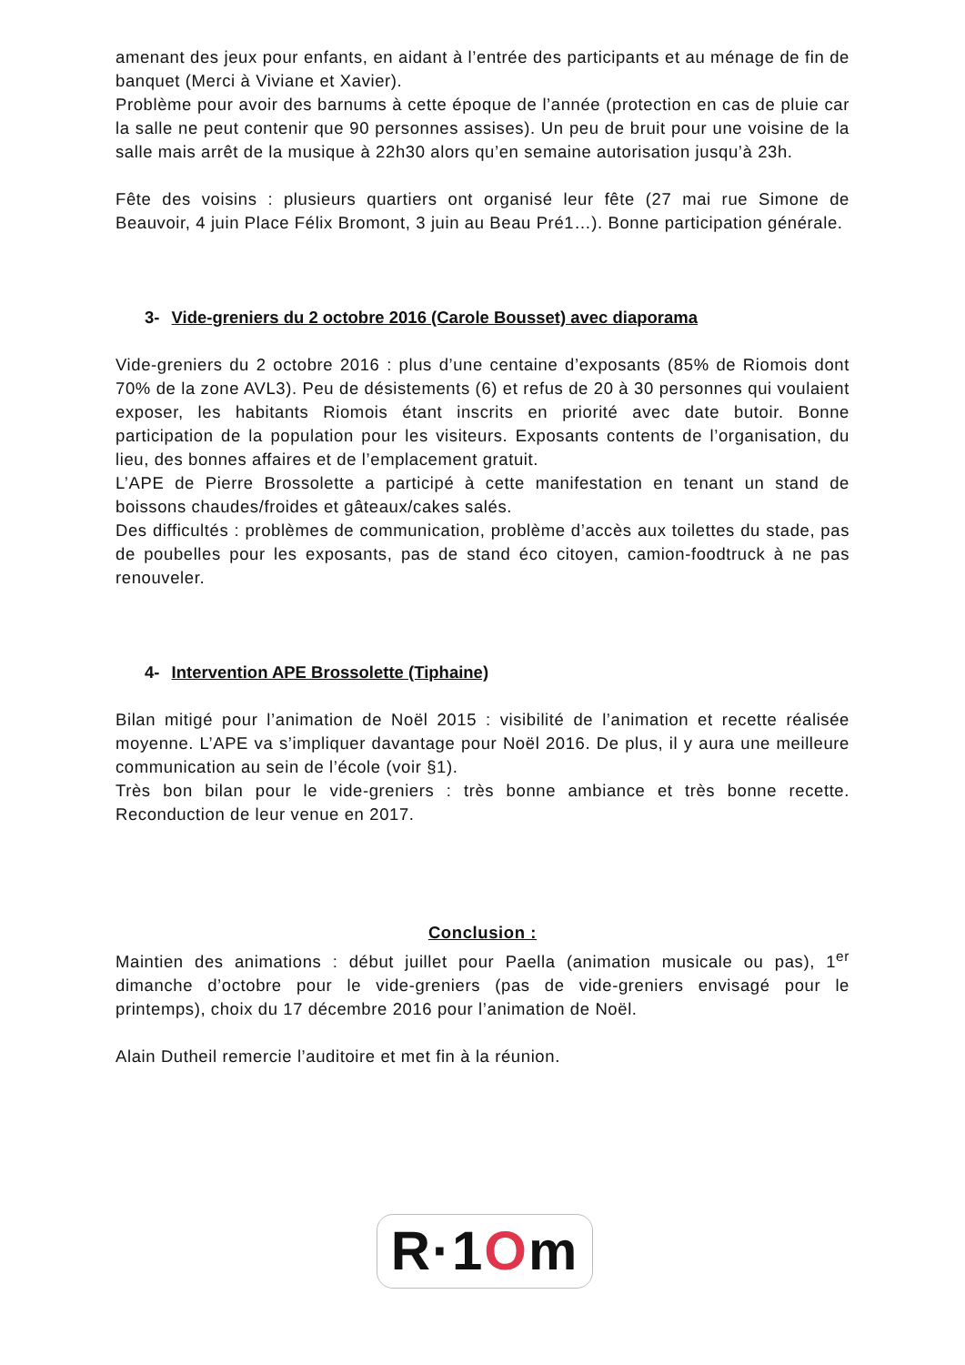amenant des jeux pour enfants, en aidant à l’entrée des participants et au ménage de fin de banquet (Merci à Viviane et Xavier).
Problème pour avoir des barnums à cette époque de l’année (protection en cas de pluie car la salle ne peut contenir que 90 personnes assises). Un peu de bruit pour une voisine de la salle mais arrêt de la musique à 22h30 alors qu’en semaine autorisation jusqu’à 23h.
Fête des voisins : plusieurs quartiers ont organisé leur fête (27 mai rue Simone de Beauvoir, 4 juin Place Félix Bromont, 3 juin au Beau Pré1…). Bonne participation générale.
3- Vide-greniers du 2 octobre 2016 (Carole Bousset) avec diaporama
Vide-greniers du 2 octobre 2016 : plus d’une centaine d’exposants (85% de Riomois dont 70% de la zone AVL3). Peu de désistements (6) et refus de 20 à 30 personnes qui voulaient exposer, les habitants Riomois étant inscrits en priorité avec date butoir. Bonne participation de la population pour les visiteurs. Exposants contents de l’organisation, du lieu, des bonnes affaires et de l’emplacement gratuit.
L’APE de Pierre Brossolette a participé à cette manifestation en tenant un stand de boissons chaudes/froides et gâteaux/cakes salés.
Des difficultés : problèmes de communication, problème d’accès aux toilettes du stade, pas de poubelles pour les exposants, pas de stand éco citoyen, camion-foodtruck à ne pas renouveler.
4- Intervention APE Brossolette (Tiphaine)
Bilan mitigé pour l’animation de Noël 2015 : visibilité de l’animation et recette réalisée moyenne. L’APE va s’impliquer davantage pour Noël 2016. De plus, il y aura une meilleure communication au sein de l’école (voir §1).
Très bon bilan pour le vide-greniers : très bonne ambiance et très bonne recette. Reconduction de leur venue en 2017.
Conclusion :
Maintien des animations : début juillet pour Paella (animation musicale ou pas), 1<sup>er</sup> dimanche d’octobre pour le vide-greniers (pas de vide-greniers envisagé pour le printemps), choix du 17 décembre 2016 pour l’animation de Noël.
Alain Dutheil remercie l’auditoire et met fin à la réunion.
R·1 O m